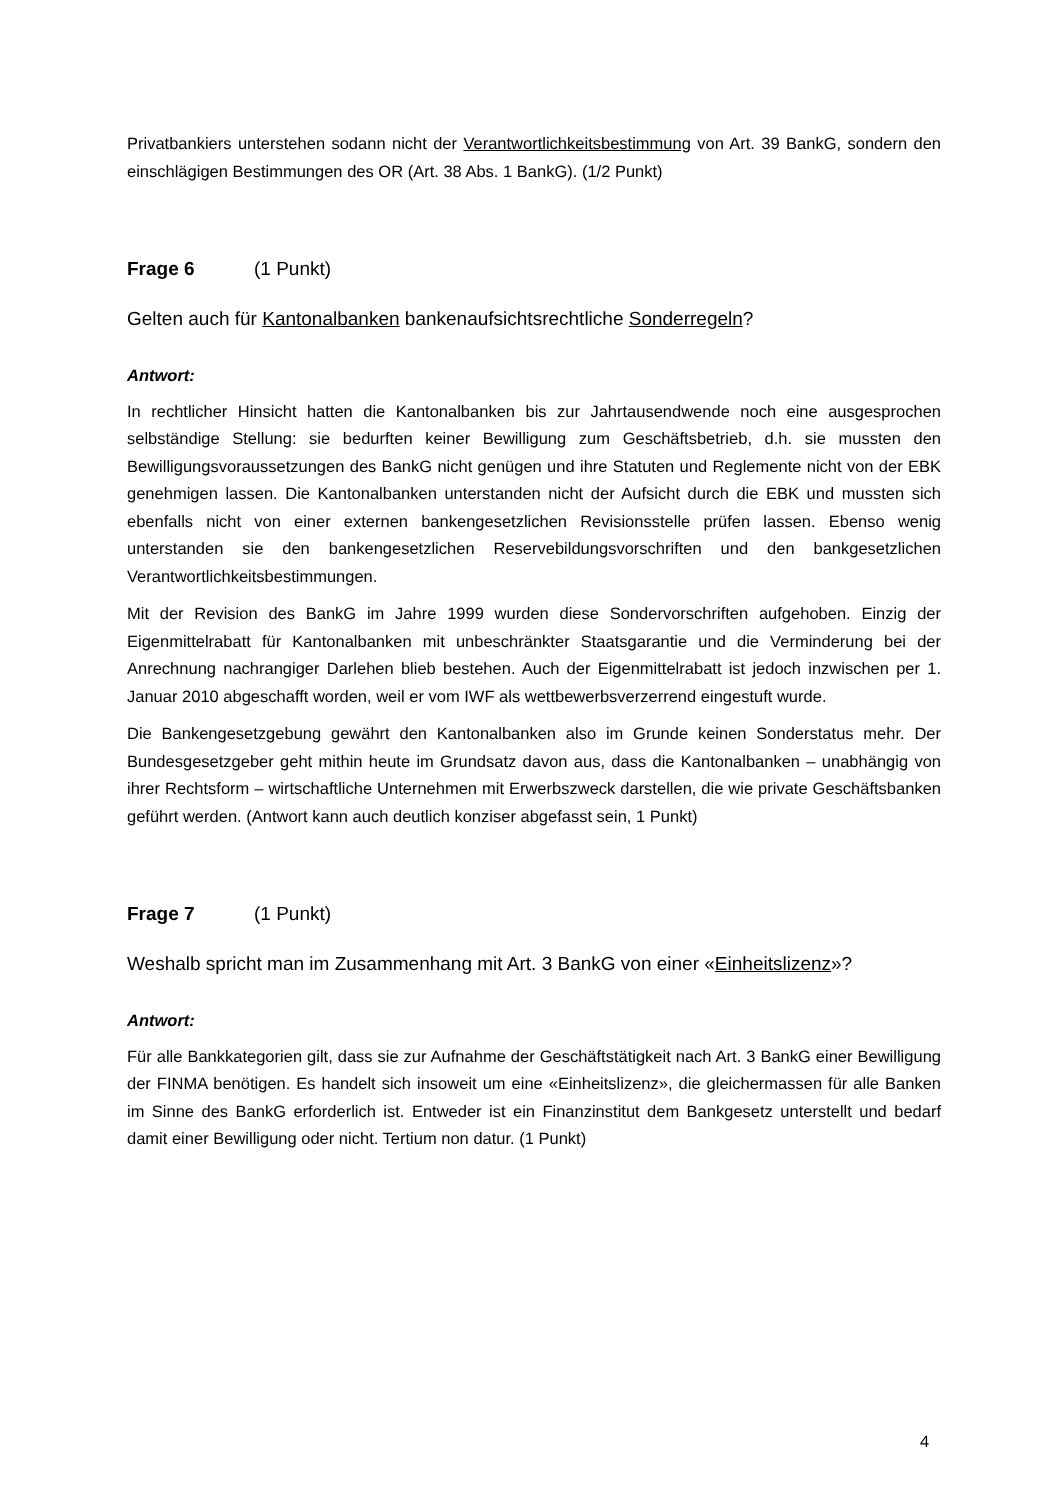Privatbankiers unterstehen sodann nicht der Verantwortlichkeitsbestimmung von Art. 39 BankG, sondern den einschlägigen Bestimmungen des OR (Art. 38 Abs. 1 BankG). (1/2 Punkt)
Frage 6 (1 Punkt)
Gelten auch für Kantonalbanken bankenaufsichtsrechtliche Sonderregeln?
Antwort:
In rechtlicher Hinsicht hatten die Kantonalbanken bis zur Jahrtausendwende noch eine ausgesprochen selbständige Stellung: sie bedurften keiner Bewilligung zum Geschäftsbetrieb, d.h. sie mussten den Bewilligungsvoraussetzungen des BankG nicht genügen und ihre Statuten und Reglemente nicht von der EBK genehmigen lassen. Die Kantonalbanken unterstanden nicht der Aufsicht durch die EBK und mussten sich ebenfalls nicht von einer externen bankengesetzlichen Revisionsstelle prüfen lassen. Ebenso wenig unterstanden sie den bankengesetzlichen Reservebildungsvorschriften und den bankgesetzlichen Verantwortlichkeitsbestimmungen.
Mit der Revision des BankG im Jahre 1999 wurden diese Sondervorschriften aufgehoben. Einzig der Eigenmittelrabatt für Kantonalbanken mit unbeschränkter Staatsgarantie und die Verminderung bei der Anrechnung nachrangiger Darlehen blieb bestehen. Auch der Eigenmittelrabatt ist jedoch inzwischen per 1. Januar 2010 abgeschafft worden, weil er vom IWF als wettbewerbsverzerrend eingestuft wurde.
Die Bankengesetzgebung gewährt den Kantonalbanken also im Grunde keinen Sonderstatus mehr. Der Bundesgesetzgeber geht mithin heute im Grundsatz davon aus, dass die Kantonalbanken – unabhängig von ihrer Rechtsform – wirtschaftliche Unternehmen mit Erwerbszweck darstellen, die wie private Geschäftsbanken geführt werden. (Antwort kann auch deutlich konziser abgefasst sein, 1 Punkt)
Frage 7 (1 Punkt)
Weshalb spricht man im Zusammenhang mit Art. 3 BankG von einer «Einheitslizenz»?
Antwort:
Für alle Bankkategorien gilt, dass sie zur Aufnahme der Geschäftstätigkeit nach Art. 3 BankG einer Bewilligung der FINMA benötigen. Es handelt sich insoweit um eine «Einheitslizenz», die gleichermassen für alle Banken im Sinne des BankG erforderlich ist. Entweder ist ein Finanzinstitut dem Bankgesetz unterstellt und bedarf damit einer Bewilligung oder nicht. Tertium non datur. (1 Punkt)
4